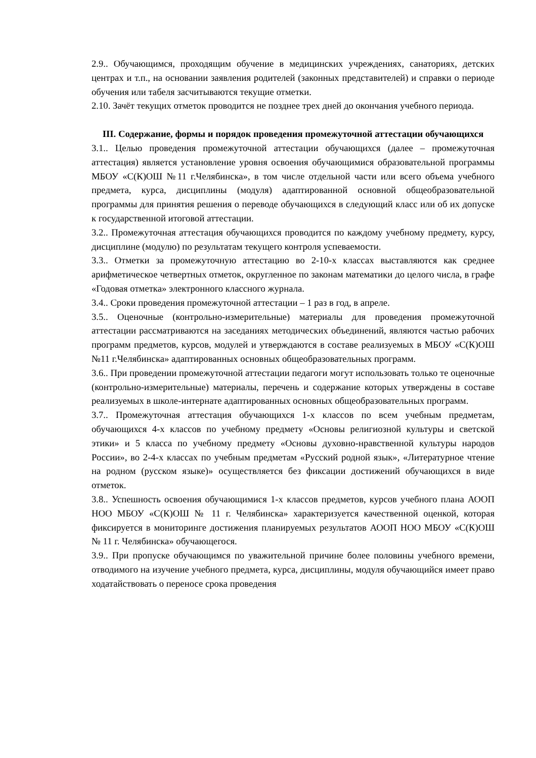2.9.. Обучающимся, проходящим обучение в медицинских учреждениях, санаториях, детских центрах и т.п., на основании заявления родителей (законных представителей) и справки о периоде обучения или табеля засчитываются текущие отметки.
2.10. Зачёт текущих отметок проводится не позднее трех дней до окончания учебного периода.
III. Содержание, формы и порядок проведения промежуточной аттестации обучающихся
3.1.. Целью проведения промежуточной аттестации обучающихся (далее – промежуточная аттестация) является установление уровня освоения обучающимися образовательной программы МБОУ «С(К)ОШ №11 г.Челябинска», в том числе отдельной части или всего объема учебного предмета, курса, дисциплины (модуля) адаптированной основной общеобразовательной программы для принятия решения о переводе обучающихся в следующий класс или об их допуске к государственной итоговой аттестации.
3.2.. Промежуточная аттестация обучающихся проводится по каждому учебному предмету, курсу, дисциплине (модулю) по результатам текущего контроля успеваемости.
3.3.. Отметки за промежуточную аттестацию во 2-10-х классах выставляются как среднее арифметическое четвертных отметок, округленное по законам математики до целого числа, в графе «Годовая отметка» электронного классного журнала.
3.4.. Сроки проведения промежуточной аттестации – 1 раз в год, в апреле.
3.5.. Оценочные (контрольно-измерительные) материалы для проведения промежуточной аттестации рассматриваются на заседаниях методических объединений, являются частью рабочих программ предметов, курсов, модулей и утверждаются в составе реализуемых в МБОУ «С(К)ОШ №11 г.Челябинска» адаптированных основных общеобразовательных программ.
3.6.. При проведении промежуточной аттестации педагоги могут использовать только те оценочные (контрольно-измерительные) материалы, перечень и содержание которых утверждены в составе реализуемых в школе-интернате адаптированных основных общеобразовательных программ.
3.7.. Промежуточная аттестация обучающихся 1-х классов по всем учебным предметам, обучающихся 4-х классов по учебному предмету «Основы религиозной культуры и светской этики» и 5 класса по учебному предмету «Основы духовно-нравственной культуры народов России», во 2-4-х классах по учебным предметам «Русский родной язык», «Литературное чтение на родном (русском языке)» осуществляется без фиксации достижений обучающихся в виде отметок.
3.8.. Успешность освоения обучающимися 1-х классов предметов, курсов учебного плана АООП НОО МБОУ «С(К)ОШ № 11 г. Челябинска» характеризуется качественной оценкой, которая фиксируется в мониторинге достижения планируемых результатов АООП НОО МБОУ «С(К)ОШ № 11 г. Челябинска» обучающегося.
3.9.. При пропуске обучающимся по уважительной причине более половины учебного времени, отводимого на изучение учебного предмета, курса, дисциплины, модуля обучающийся имеет право ходатайствовать о переносе срока проведения